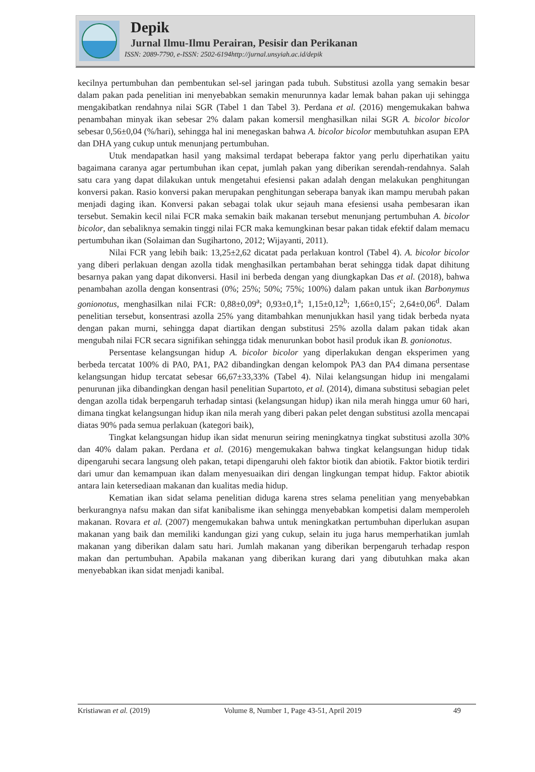Depik
Jurnal Ilmu-Ilmu Perairan, Pesisir dan Perikanan
ISSN: 2089-7790, e-ISSN: 2502-6194http://jurnal.unsyiah.ac.id/depik
kecilnya pertumbuhan dan pembentukan sel-sel jaringan pada tubuh. Substitusi azolla yang semakin besar dalam pakan pada penelitian ini menyebabkan semakin menurunnya kadar lemak bahan pakan uji sehingga mengakibatkan rendahnya nilai SGR (Tabel 1 dan Tabel 3). Perdana et al. (2016) mengemukakan bahwa penambahan minyak ikan sebesar 2% dalam pakan komersil menghasilkan nilai SGR A. bicolor bicolor sebesar 0,56±0,04 (%/hari), sehingga hal ini menegaskan bahwa A. bicolor bicolor membutuhkan asupan EPA dan DHA yang cukup untuk menunjang pertumbuhan.
Utuk mendapatkan hasil yang maksimal terdapat beberapa faktor yang perlu diperhatikan yaitu bagaimana caranya agar pertumbuhan ikan cepat, jumlah pakan yang diberikan serendah-rendahnya. Salah satu cara yang dapat dilakukan untuk mengetahui efesiensi pakan adalah dengan melakukan penghitungan konversi pakan. Rasio konversi pakan merupakan penghitungan seberapa banyak ikan mampu merubah pakan menjadi daging ikan. Konversi pakan sebagai tolak ukur sejauh mana efesiensi usaha pembesaran ikan tersebut. Semakin kecil nilai FCR maka semakin baik makanan tersebut menunjang pertumbuhan A. bicolor bicolor, dan sebaliknya semakin tinggi nilai FCR maka kemungkinan besar pakan tidak efektif dalam memacu pertumbuhan ikan (Solaiman dan Sugihartono, 2012; Wijayanti, 2011).
Nilai FCR yang lebih baik: 13,25±2,62 dicatat pada perlakuan kontrol (Tabel 4). A. bicolor bicolor yang diberi perlakuan dengan azolla tidak menghasilkan pertambahan berat sehingga tidak dapat dihitung besarnya pakan yang dapat dikonversi. Hasil ini berbeda dengan yang diungkapkan Das et al. (2018), bahwa penambahan azolla dengan konsentrasi (0%; 25%; 50%; 75%; 100%) dalam pakan untuk ikan Barbonymus gonionotus, menghasilkan nilai FCR: 0,88±0,09<sup>a</sup>; 0,93±0,1<sup>a</sup>; 1,15±0,12<sup>b</sup>; 1,66±0,15<sup>c</sup>; 2,64±0,06<sup>d</sup>. Dalam penelitian tersebut, konsentrasi azolla 25% yang ditambahkan menunjukkan hasil yang tidak berbeda nyata dengan pakan murni, sehingga dapat diartikan dengan substitusi 25% azolla dalam pakan tidak akan mengubah nilai FCR secara signifikan sehingga tidak menurunkan bobot hasil produk ikan B. gonionotus.
Persentase kelangsungan hidup A. bicolor bicolor yang diperlakukan dengan eksperimen yang berbeda tercatat 100% di PA0, PA1, PA2 dibandingkan dengan kelompok PA3 dan PA4 dimana persentase kelangsungan hidup tercatat sebesar 66,67±33,33% (Tabel 4). Nilai kelangsungan hidup ini mengalami penurunan jika dibandingkan dengan hasil penelitian Supartoto, et al. (2014), dimana substitusi sebagian pelet dengan azolla tidak berpengaruh terhadap sintasi (kelangsungan hidup) ikan nila merah hingga umur 60 hari, dimana tingkat kelangsungan hidup ikan nila merah yang diberi pakan pelet dengan substitusi azolla mencapai diatas 90% pada semua perlakuan (kategori baik),
Tingkat kelangsungan hidup ikan sidat menurun seiring meningkatnya tingkat substitusi azolla 30% dan 40% dalam pakan. Perdana et al. (2016) mengemukakan bahwa tingkat kelangsungan hidup tidak dipengaruhi secara langsung oleh pakan, tetapi dipengaruhi oleh faktor biotik dan abiotik. Faktor biotik terdiri dari umur dan kemampuan ikan dalam menyesuaikan diri dengan lingkungan tempat hidup. Faktor abiotik antara lain ketersediaan makanan dan kualitas media hidup.
Kematian ikan sidat selama penelitian diduga karena stres selama penelitian yang menyebabkan berkurangnya nafsu makan dan sifat kanibalisme ikan sehingga menyebabkan kompetisi dalam memperoleh makanan. Rovara et al. (2007) mengemukakan bahwa untuk meningkatkan pertumbuhan diperlukan asupan makanan yang baik dan memiliki kandungan gizi yang cukup, selain itu juga harus memperhatikan jumlah makanan yang diberikan dalam satu hari. Jumlah makanan yang diberikan berpengaruh terhadap respon makan dan pertumbuhan. Apabila makanan yang diberikan kurang dari yang dibutuhkan maka akan menyebabkan ikan sidat menjadi kanibal.
Kristiawan et al. (2019) Volume 8, Number 1, Page 43-51, April 2019 49